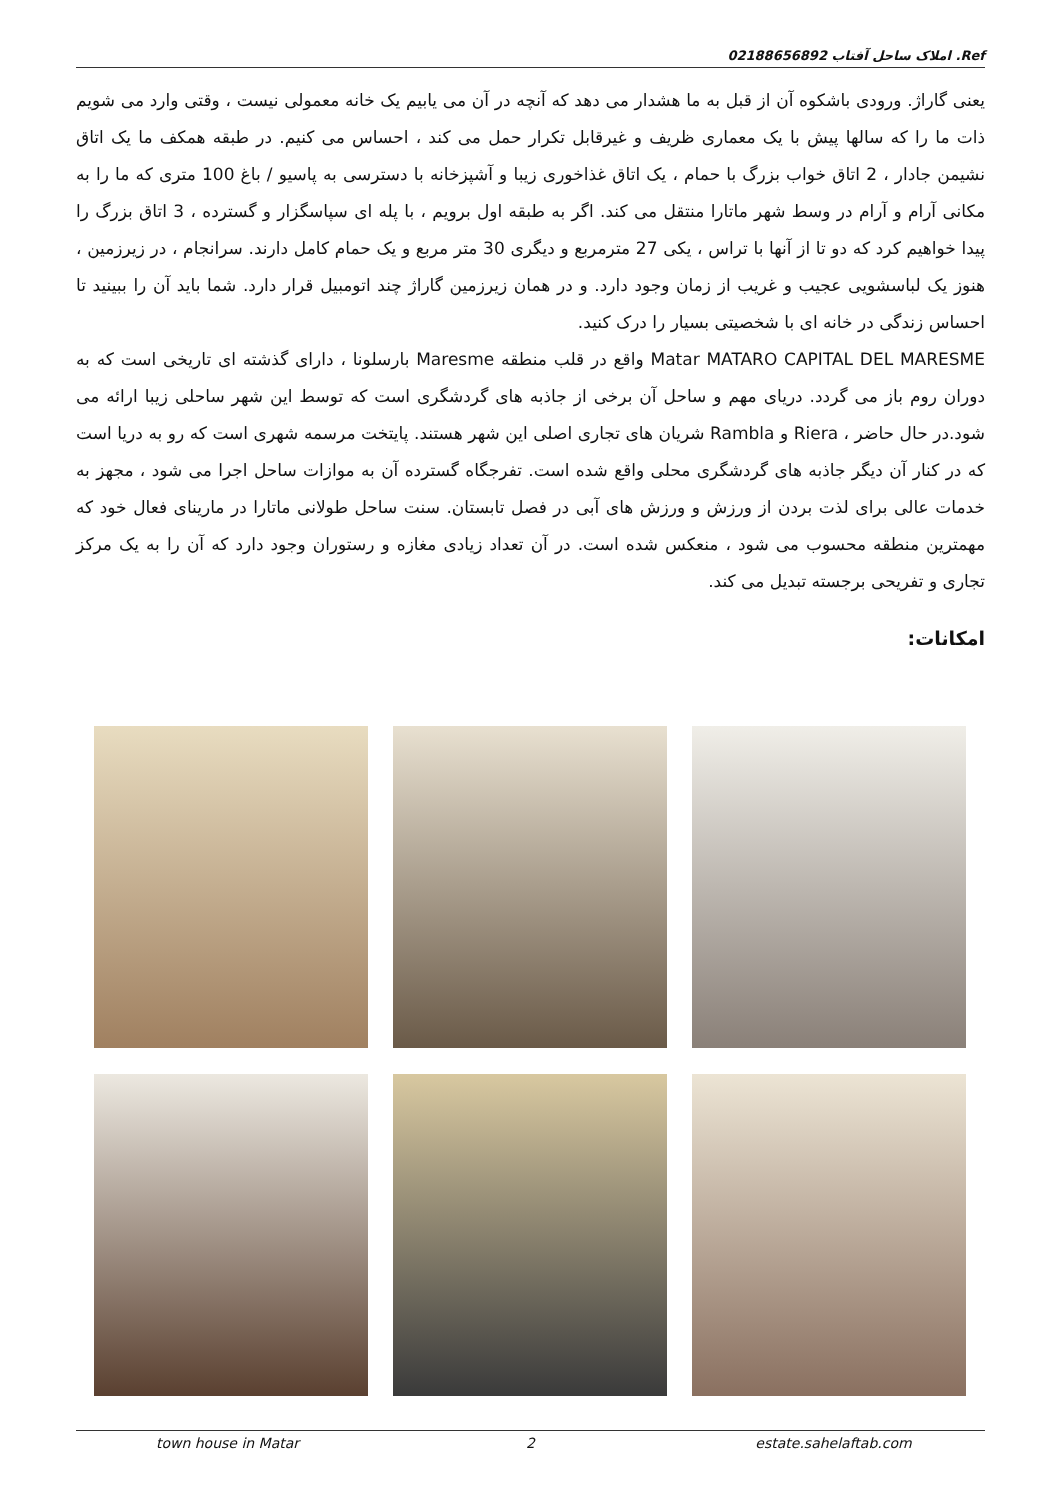Ref. املاک ساحل آفتاب 02188656892
یعنی گاراژ. ورودی باشکوه آن از قبل به ما هشدار می دهد که آنچه در آن می یابیم یک خانه معمولی نیست ، وقتی وارد می شویم ذات ما را که سالها پیش با یک معماری ظریف و غیرقابل تکرار حمل می کند ، احساس می کنیم. در طبقه همکف ما یک اتاق نشیمن جادار ، 2 اتاق خواب بزرگ با حمام ، یک اتاق غذاخوری زیبا و آشپزخانه با دسترسی به پاسیو / باغ 100 متری که ما را به مکانی آرام و آرام در وسط شهر ماتارا منتقل می کند. اگر به طبقه اول برویم ، با پله ای سپاسگزار و گسترده ، 3 اتاق بزرگ را پیدا خواهیم کرد که دو تا از آنها با تراس ، یکی 27 مترمربع و دیگری 30 متر مربع و یک حمام کامل دارند. سرانجام ، در زیرزمین ، هنوز یک لباسشویی عجیب و غریب از زمان وجود دارد. و در همان زیرزمین گاراژ چند اتومبیل قرار دارد. شما باید آن را ببینید تا احساس زندگی در خانه ای با شخصیتی بسیار را درک کنید.
Matar MATARO CAPITAL DEL MARESME واقع در قلب منطقه Maresme بارسلونا ، دارای گذشته ای تاریخی است که به دوران روم باز می گردد. دریای مهم و ساحل آن برخی از جاذبه های گردشگری است که توسط این شهر ساحلی زیبا ارائه می شود.در حال حاضر ، Riera و Rambla شریان های تجاری اصلی این شهر هستند. پایتخت مرسمه شهری است که رو به دریا است که در کنار آن دیگر جاذبه های گردشگری محلی واقع شده است. تفرجگاه گسترده آن به موازات ساحل اجرا می شود ، مجهز به خدمات عالی برای لذت بردن از ورزش و ورزش های آبی در فصل تابستان. سنت ساحل طولانی ماتارا در مارینای فعال خود که مهمترین منطقه محسوب می شود ، منعکس شده است. در آن تعداد زیادی مغازه و رستوران وجود دارد که آن را به یک مرکز تجاری و تفریحی برجسته تبدیل می کند.
امکانات:
town house in Matar 2 estate.sahelaftab.com